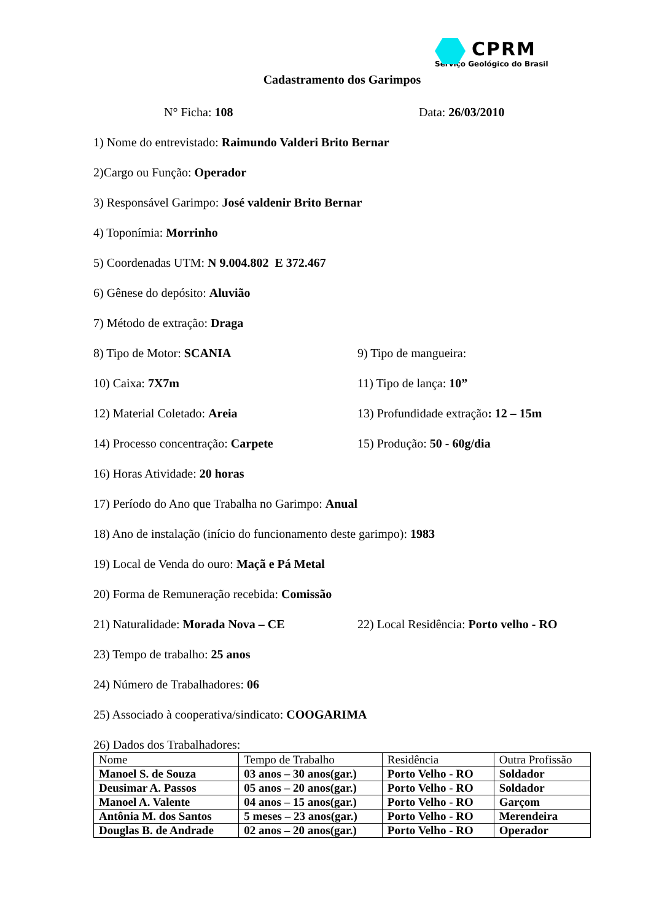CPRM
Serviço Geológico do Brasil
Cadastramento dos Garimpos
N° Ficha: 108 Data: 26/03/2010
1) Nome do entrevistado: Raimundo Valderi Brito Bernar
2)Cargo ou Função: Operador
3) Responsável Garimpo: José valdenir Brito Bernar
4) Toponímia: Morrinho
5) Coordenadas UTM: N 9.004.802 E 372.467
6) Gênese do depósito: Aluvião
7) Método de extração: Draga
8) Tipo de Motor: SCANIA 9) Tipo de mangueira:
10) Caixa: 7X7m 11) Tipo de lança: 10”
12) Material Coletado: Areia 13) Profundidade extração: 12 – 15m
14) Processo concentração: Carpete 15) Produção: 50 - 60g/dia
16) Horas Atividade: 20 horas
17) Período do Ano que Trabalha no Garimpo: Anual
18) Ano de instalação (início do funcionamento deste garimpo): 1983
19) Local de Venda do ouro: Maçã e Pá Metal
20) Forma de Remuneração recebida: Comissão
21) Naturalidade: Morada Nova – CE 22) Local Residência: Porto velho - RO
23) Tempo de trabalho: 25 anos
24) Número de Trabalhadores: 06
25) Associado à cooperativa/sindicato: COOGARIMA
26) Dados dos Trabalhadores:
| Nome | Tempo de Trabalho | Residência | Outra Profissão |
| Manoel S. de Souza | 03 anos – 30 anos(gar.) | Porto Velho - RO | Soldador |
| Deusimar A. Passos | 05 anos – 20 anos(gar.) | Porto Velho - RO | Soldador |
| Manoel A. Valente | 04 anos – 15 anos(gar.) | Porto Velho - RO | Garçom |
| Antônia M. dos Santos | 5 meses – 23 anos(gar.) | Porto Velho - RO | Merendeira |
| Douglas B. de Andrade | 02 anos – 20 anos(gar.) | Porto Velho - RO | Operador |